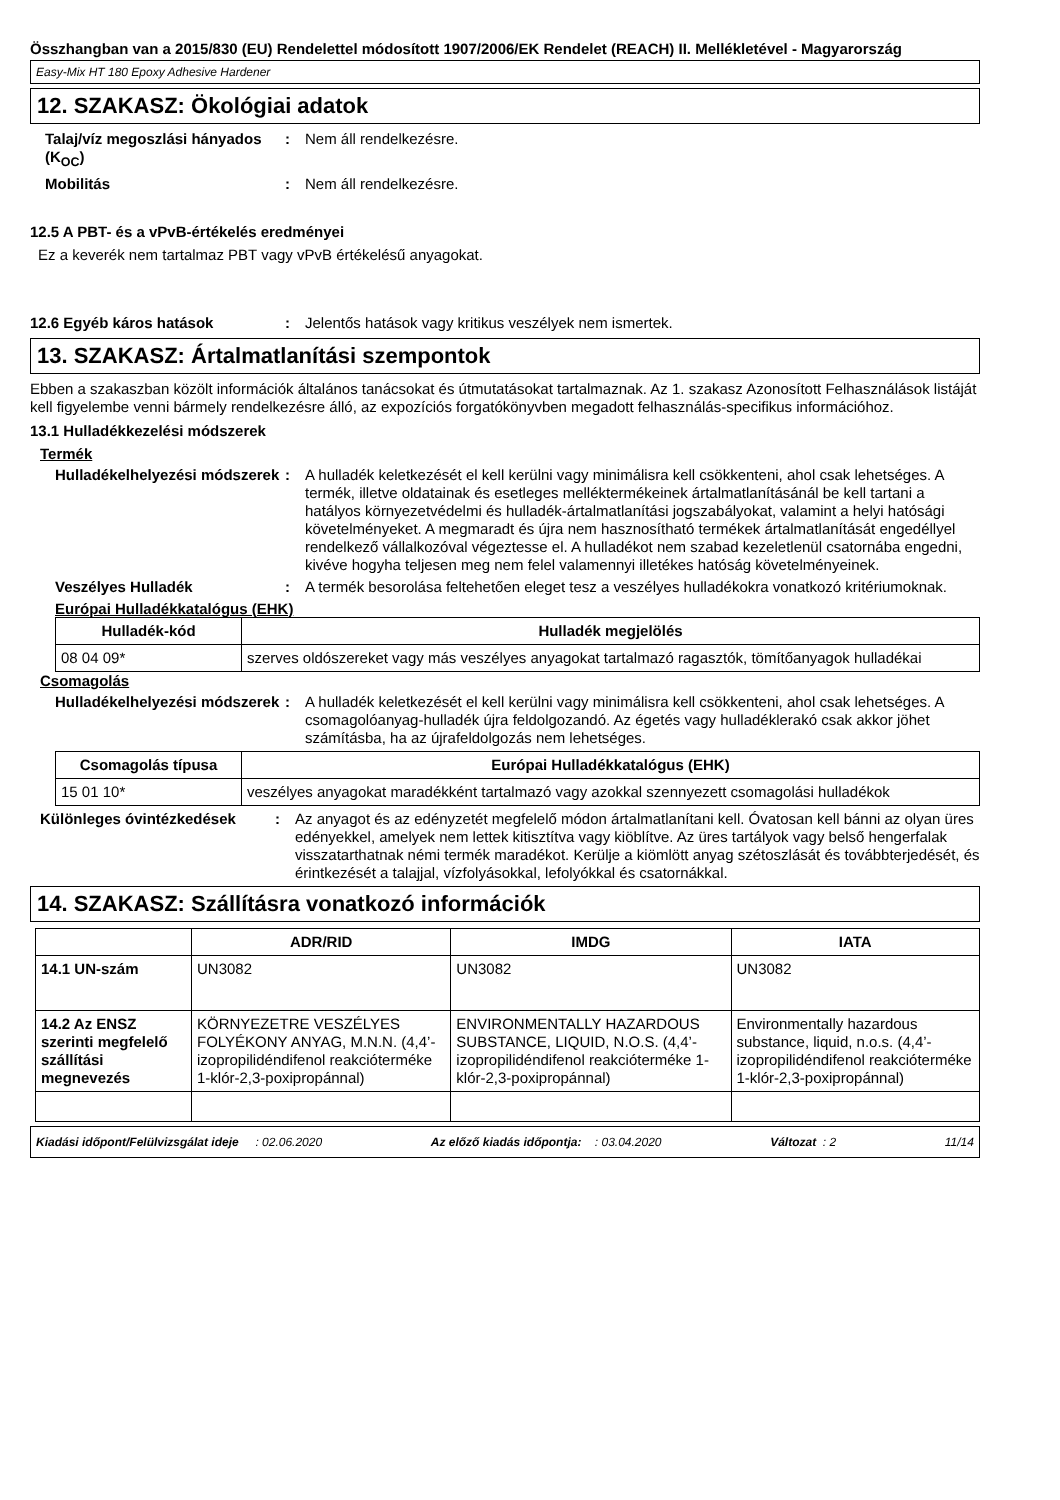Összhangban van a 2015/830 (EU) Rendelettel módosított 1907/2006/EK Rendelet (REACH) II. Mellékletével - Magyarország
Easy-Mix HT 180 Epoxy Adhesive Hardener
12. SZAKASZ: Ökológiai adatok
Talaj/víz megoszlási hányados (K<sub>OC</sub>)
: Nem áll rendelkezésre.
Mobilitás : Nem áll rendelkezésre.
12.5 A PBT- és a vPvB-értékelés eredményei
Ez a keverék nem tartalmaz PBT vagy vPvB értékelésű anyagokat.
12.6 Egyéb káros hatások : Jelentős hatások vagy kritikus veszélyek nem ismertek.
13. SZAKASZ: Ártalmatlanítási szempontok
Ebben a szakaszban közölt információk általános tanácsokat és útmutatásokat tartalmaznak. Az 1. szakasz Azonosított Felhasználások listáját kell figyelembe venni bármely rendelkezésre álló, az expozíciós forgatókönyvben megadott felhasználás-specifikus információhoz.
13.1 Hulladékkezelési módszerek
Termék
Hulladékelhelyezési módszerek
: A hulladék keletkezését el kell kerülni vagy minimálisra kell csökkenteni, ahol csak lehetséges. A termék, illetve oldatainak és esetleges melléktermékeinek ártalmatlanításánál be kell tartani a hatályos környezetvédelmi és hulladék-ártalmatlanítási jogszabályokat, valamint a helyi hatósági követelményeket. A megmaradt és újra nem hasznosítható termékek ártalmatlanítását engedéllyel rendelkező vállalkozóval végeztesse el. A hulladékot nem szabad kezeletlenül csatornába engedni, kivéve hogyha teljesen meg nem felel valamennyi illetékes hatóság követelményeinek.
Veszélyes Hulladék : A termék besorolása feltehetően eleget tesz a veszélyes hulladékokra vonatkozó kritériumoknak.
Európai Hulladékkatalógus (EHK)
| Hulladék-kód | Hulladék megjelölés |
| --- | --- |
| 08 04 09* | szerves oldószereket vagy más veszélyes anyagokat tartalmazó ragasztók, tömítőanyagok hulladékai |
Csomagolás
Hulladékelhelyezési módszerek
: A hulladék keletkezését el kell kerülni vagy minimálisra kell csökkenteni, ahol csak lehetséges. A csomagolóanyag-hulladék újra feldolgozandó. Az égetés vagy hulladéklerakó csak akkor jöhet számításba, ha az újrafeldolgozás nem lehetséges.
| Csomagolás típusa | Európai Hulladékkatalógus (EHK) |
| --- | --- |
| 15 01 10* | veszélyes anyagokat maradékként tartalmazó vagy azokkal szennyezett csomagolási hulladékok |
Különleges óvintézkedések : Az anyagot és az edényzetét megfelelő módon ártalmatlanítani kell. Óvatosan kell bánni az olyan üres edényekkel, amelyek nem lettek kitisztítva vagy kiöblítve. Az üres tartályok vagy belső hengerfalak visszatarthatnak némi termék maradékot. Kerülje a kiömlött anyag szétoszlását és továbbterjedését, és érintkezését a talajjal, vízfolyásokkal, lefolyókkal és csatornákkal.
14. SZAKASZ: Szállításra vonatkozó információk
| | ADR/RID | IMDG | IATA |
| --- | --- | --- | --- |
| 14.1 UN-szám | UN3082 | UN3082 | UN3082 |
| 14.2 Az ENSZ szerinti megfelelő szállítási megnevezés | KÖRNYEZETRE VESZÉLYES FOLYÉKONY ANYAG, M.N.N. (4,4’-izopropilidéndifenol reakcióterméke 1-klór-2,3-poxipropánnal) | ENVIRONMENTALLY HAZARDOUS SUBSTANCE, LIQUID, N.O.S. (4,4’-izopropilidéndifenol reakcióterméke 1-klór-2,3-poxipropánnal) | Environmentally hazardous substance, liquid, n.o.s. (4,4’-izopropilidéndifenol reakcióterméke 1-klór-2,3-poxipropánnal) |
Kiadási időpont/Felülvizsgálat ideje : 02.06.2020 Az előző kiadás időpontja: : 03.04.2020 Változat : 2 11/14